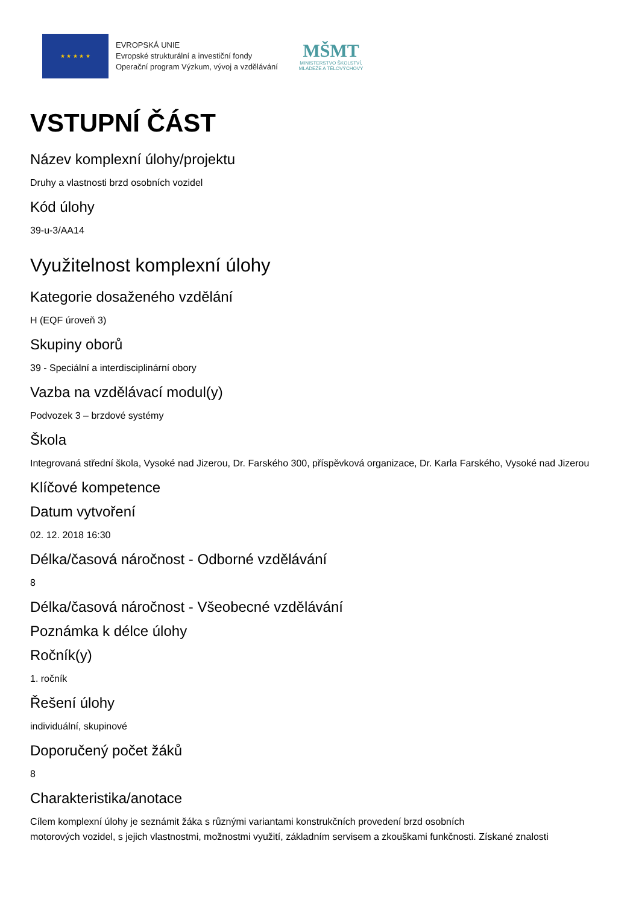★ ★ ★ ★ ★
EVROPSKÁ UNIE
Evropské strukturální a investiční fondy
Operační program Výzkum, vývoj a vzdělávání
MŠMT
MINISTERSTVO ŠKOLSTVÍ,
MLÁDEŽE A TĚLOVÝCHOVY
VSTUPNÍ ČÁST
Název komplexní úlohy/projektu
Druhy a vlastnosti brzd osobních vozidel
Kód úlohy
39-u-3/AA14
Využitelnost komplexní úlohy
Kategorie dosaženého vzdělání
H (EQF úroveň 3)
Skupiny oborů
39 - Speciální a interdisciplinární obory
Vazba na vzdělávací modul(y)
Podvozek 3 – brzdové systémy
Škola
Integrovaná střední škola, Vysoké nad Jizerou, Dr. Farského 300, příspěvková organizace, Dr. Karla Farského, Vysoké nad Jizerou
Klíčové kompetence
Datum vytvoření
02. 12. 2018 16:30
Délka/časová náročnost - Odborné vzdělávání
8
Délka/časová náročnost - Všeobecné vzdělávání
Poznámka k délce úlohy
Ročník(y)
1. ročník
Řešení úlohy
individuální, skupinové
Doporučený počet žáků
8
Charakteristika/anotace
Cílem komplexní úlohy je seznámit žáka s různými variantami konstrukčních provedení brzd osobních
motorových vozidel, s jejich vlastnostmi, možnostmi využití, základním servisem a zkouškami funkčnosti. Získané znalosti